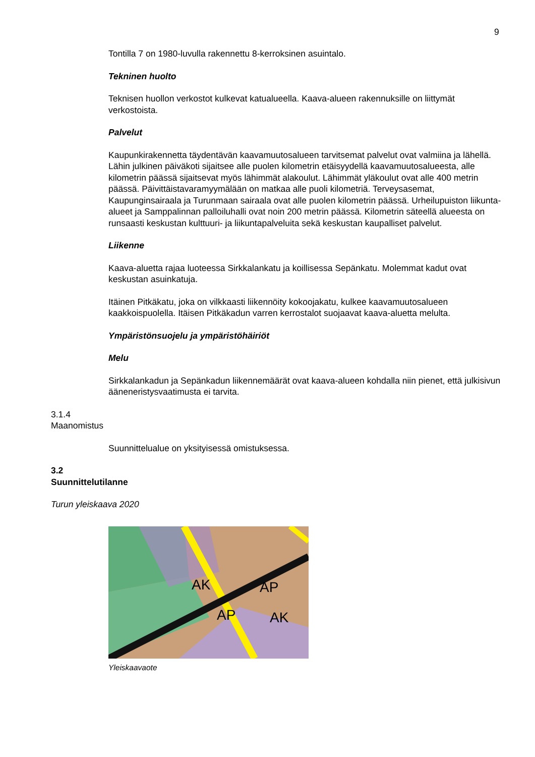9
Tontilla 7 on 1980-luvulla rakennettu 8-kerroksinen asuintalo.
Tekninen huolto
Teknisen huollon verkostot kulkevat katualueella. Kaava-alueen rakennuksille on liittymät verkostoista.
Palvelut
Kaupunkirakennetta täydentävän kaavamuutosalueen tarvitsemat palvelut ovat valmiina ja lähellä. Lähin julkinen päiväkoti sijaitsee alle puolen kilometrin etäisyydellä kaavamuutosalueesta, alle kilometrin päässä sijaitsevat myös lähimmät alakoulut. Lähimmät yläkoulut ovat alle 400 metrin päässä. Päivittäistavaramyymälään on matkaa alle puoli kilometriä. Terveysasemat, Kaupunginsairaala ja Turunmaan sairaala ovat alle puolen kilometrin päässä. Urheilupuiston liikunta-alueet ja Samppalinnan palloiluhalli ovat noin 200 metrin päässä. Kilometrin säteellä alueesta on runsaasti keskustan kulttuuri- ja liikuntapalveluita sekä keskustan kaupalliset palvelut.
Liikenne
Kaava-aluetta rajaa luoteessa Sirkkalankatu ja koillisessa Sepänkatu. Molemmat kadut ovat keskustan asuinkatuja.
Itäinen Pitkäkatu, joka on vilkkaasti liikennöity kokoojakatu, kulkee kaavamuutosalueen kaakkoispuolella. Itäisen Pitkäkadun varren kerrostalot suojaavat kaava-aluetta melulta.
Ympäristönsuojelu ja ympäristöhäiriöt
Melu
Sirkkalankadun ja Sepänkadun liikennemäärät ovat kaava-alueen kohdalla niin pienet, että julkisivun ääneneristysvaatimusta ei tarvita.
3.1.4
Maanomistus
Suunnittelualue on yksityisessä omistuksessa.
3.2
Suunnittelutilanne
Turun yleiskaava 2020
AK
AP
AP
AK
Yleiskaavaote